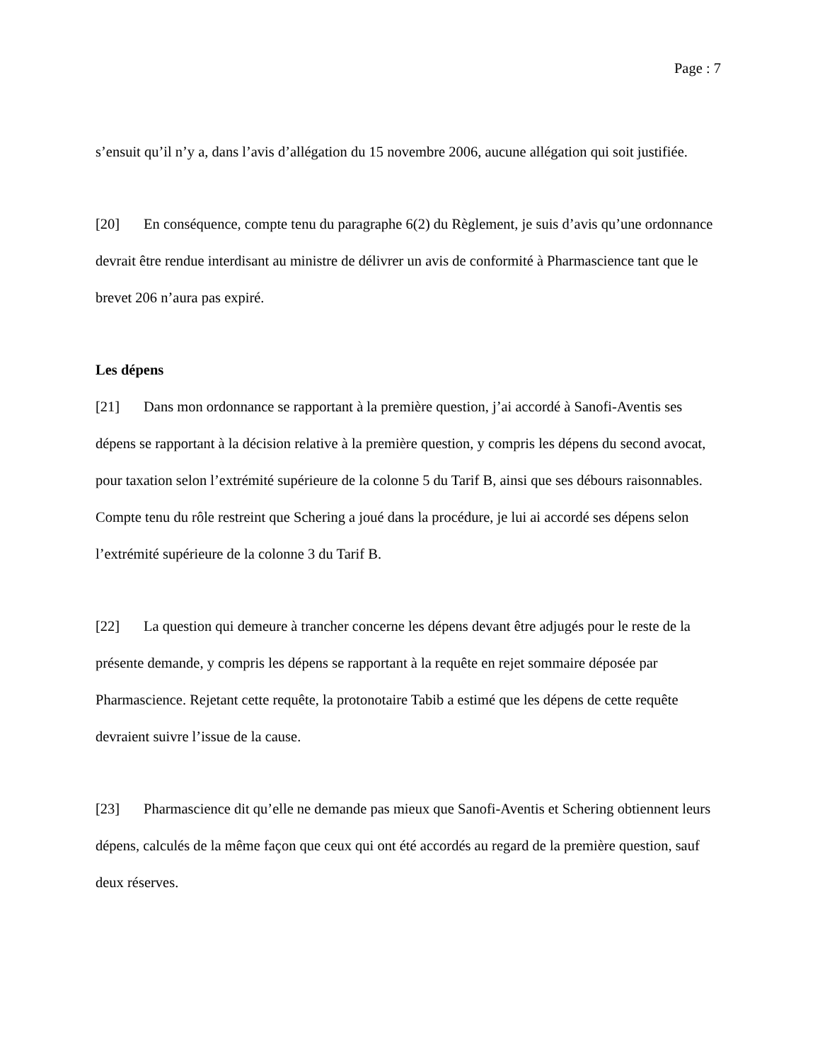Page : 7
s’ensuit qu’il n’y a, dans l’avis d’allégation du 15 novembre 2006, aucune allégation qui soit justifiée.
[20] En conséquence, compte tenu du paragraphe 6(2) du Règlement, je suis d’avis qu’une ordonnance devrait être rendue interdisant au ministre de délivrer un avis de conformité à Pharmascience tant que le brevet 206 n’aura pas expiré.
Les dépens
[21] Dans mon ordonnance se rapportant à la première question, j’ai accordé à Sanofi-Aventis ses dépens se rapportant à la décision relative à la première question, y compris les dépens du second avocat, pour taxation selon l’extrémité supérieure de la colonne 5 du Tarif B, ainsi que ses débours raisonnables. Compte tenu du rôle restreint que Schering a joué dans la procédure, je lui ai accordé ses dépens selon l’extrémité supérieure de la colonne 3 du Tarif B.
[22] La question qui demeure à trancher concerne les dépens devant être adjugés pour le reste de la présente demande, y compris les dépens se rapportant à la requête en rejet sommaire déposée par Pharmascience. Rejetant cette requête, la protonotaire Tabib a estimé que les dépens de cette requête devraient suivre l’issue de la cause.
[23] Pharmascience dit qu’elle ne demande pas mieux que Sanofi-Aventis et Schering obtiennent leurs dépens, calculés de la même façon que ceux qui ont été accordés au regard de la première question, sauf deux réserves.